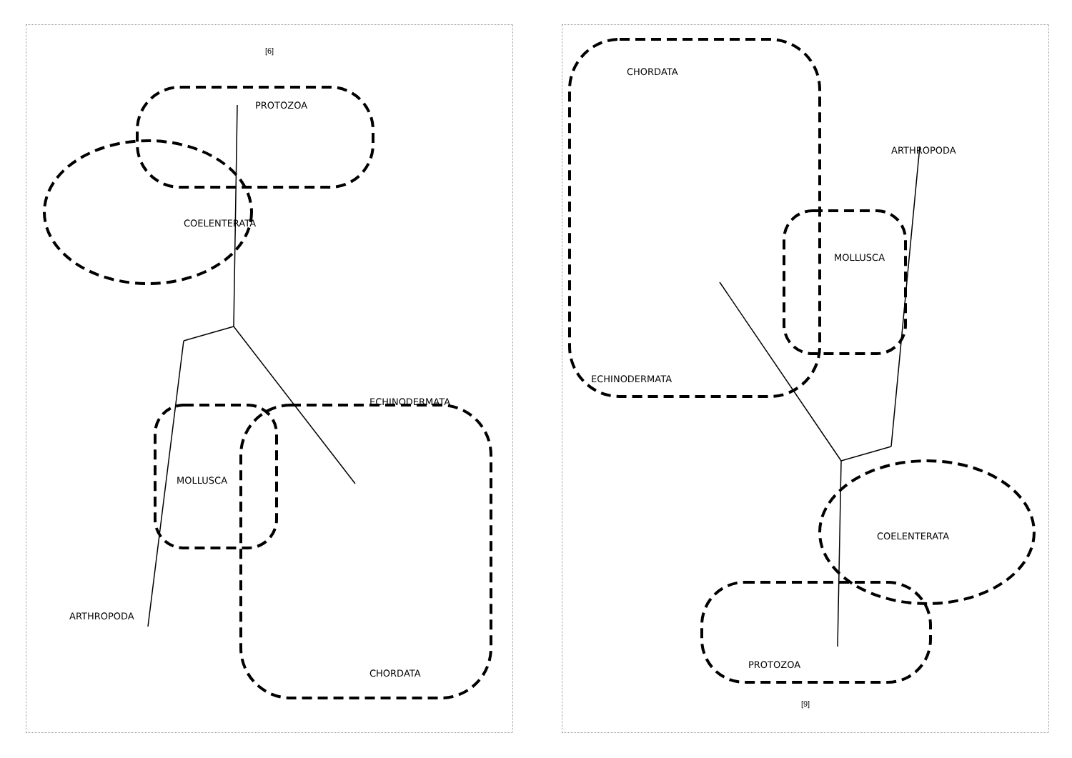[6]
PROTOZOA
COELENTERATA
MOLLUSCA
ECHINODERMATA
ARTHROPODA
CHORDATA
PROTOZOA
COELENTERATA
MOLLUSCA
ECHINODERMATA
ARTHROPODA
CHORDATA
[9]